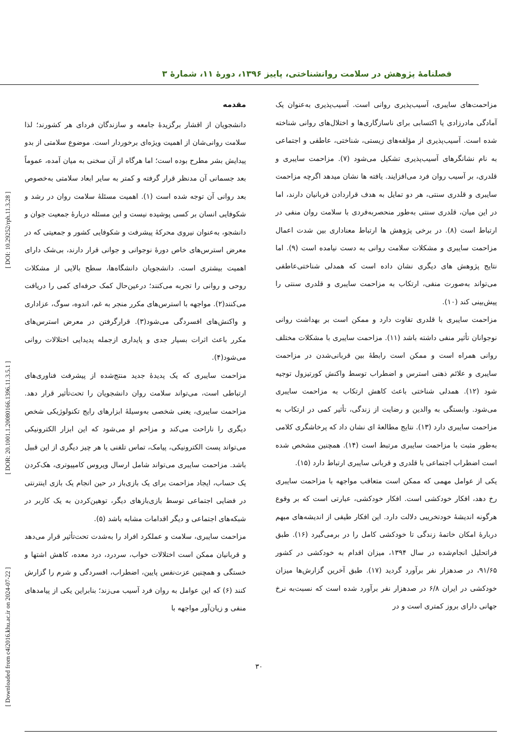فصلنامهٔ پژوهش در سلامت روانشناختی، پاییز ۱۳۹۶، دورهٔ ۱۱، شمارهٔ ۳
[ Downloaded from c4i2016.khu.ac.ir on 2024-07-22 ] [ DOR: 20.1001.1.20080166.1396.11.3.5.1 ] [ DOI: 10.29252/rph.11.3.28 ]
مقدمه
دانشجویان از اقشار برگزیدهٔ جامعه و سازندگان فردای هر کشورند؛ لذا سلامت روانی‌شان از اهمیت ویژه‌ای برخوردار است. موضوع سلامتی از بدو پیدایش بشر مطرح بوده است؛ اما هرگاه از آن سخنی به میان آمده، عموماً بعد جسمانی آن مدنظر قرار گرفته و کمتر به سایر ابعاد سلامتی به‌خصوص بعد روانی آن توجه شده است (۱). اهمیت مسئلهٔ سلامت روان در رشد و شکوفایی انسان بر کسی پوشیده نیست و این مسئله دربارهٔ جمعیت جوان و دانشجو، به‌عنوان نیروی محرکهٔ پیشرفت و شکوفایی کشور و جمعیتی که در معرض استرس‌های خاص دورهٔ نوجوانی و جوانی قرار دارند، بی‌شک دارای اهمیت بیشتری است. دانشجویان دانشگاه‌ها، سطح بالایی از مشکلات روحی و روانی را تجربه می‌کنند؛ درعین‌حال کمک حرفه‌ای کمی را دریافت می‌کنند(۲). مواجهه با استرس‌های مکرر منجر به غم، اندوه، سوگ، عزاداری و واکنش‌های افسردگی می‌شود(۳). قرارگرفتن در معرض استرس‌های مکرر باعث اثرات بسیار جدی و پایداری ازجمله پدیدایی اختلالات روانی می‌شود(۴).
مزاحمت سایبری که یک پدیدهٔ جدید منتج‌شده از پیشرفت فناوری‌های ارتباطی است، می‌تواند سلامت روان دانشجویان را تحت‌تأثیر قرار دهد. مزاحمت سایبری، یعنی شخصی به‌وسیلهٔ ابزارهای رایج تکنولوژیکی شخص دیگری را ناراحت می‌کند و مزاحم او می‌شود که این ابزار الکترونیکی می‌تواند پست الکترونیکی، پیامک، تماس تلفنی یا هر چیز دیگری از این قبیل باشد. مزاحمت سایبری می‌تواند شامل ارسال ویروس کامپیوتری، هک‌کردن یک حساب، ایجاد مزاحمت برای یک بازی‌باز در حین انجام یک بازی اینترنتی در فضایی اجتماعی توسط بازی‌بازهای دیگر، توهین‌کردن به یک کاربر در شبکه‌های اجتماعی و دیگر اقدامات مشابه باشد (۵).
مزاحمت سایبری، سلامت و عملکرد افراد را به‌شدت تحت‌تأثیر قرار می‌دهد و قربانیان ممکن است اختلالات خواب، سردرد، درد معده، کاهش اشتها و خستگی و همچنین عزت‌نفس پایین، اضطراب، افسردگی و شرم را گزارش کنند (۶) که این عوامل به روان فرد آسیب می‌زند؛ بنابراین یکی از پیامدهای منفی و زیان‌آور مواجهه با
مزاحمت‌های سایبری، آسیب‌پذیری روانی است. آسیب‌پذیری به‌عنوان یک آمادگی مادرزادی یا اکتسابی برای ناسازگاری‌ها و اختلال‌های روانی شناخته شده است. آسیب‌پذیری از مؤلفه‌های زیستی، شناختی، عاطفی و اجتماعی به نام نشانگرهای آسیب‌پذیری تشکیل می‌شود (۷). مزاحمت سایبری و قلدری، بر آسیب روان فرد می‌افزایند. یافته ها نشان میدهد اگرچه مزاحمت سایبری و قلدری سنتی، هر دو تمایل به هدف قراردادن قربانیان دارند، اما در این میان، قلدری سنتی به‌طور منحصربه‌فردی با سلامت روان منفی در ارتباط است (۸). در برخی پژوهش ها ارتباط معناداری بین شدت اعمال مزاحمت سایبری و مشکلات سلامت روانی به دست نیامده است (۹). اما نتایج پژوهش های دیگری نشان داده است که همدلی شناختی‌عاطفی می‌تواند به‌صورت منفی، ارتکاب به مزاحمت سایبری و قلدری سنتی را پیش‌بینی کند (۱۰).
مزاحمت سایبری با قلدری تفاوت دارد و ممکن است بر بهداشت روانی نوجوانان تأثیر منفی داشته باشد (۱۱). مزاحمت سایبری با مشکلات مختلف روانی همراه است و ممکن است رابطهٔ بین قربانی‌شدن در مزاحمت سایبری و علائم ذهنی استرس و اضطراب توسط واکنش کورتیزول توجیه شود (۱۲). همدلی شناختی باعث کاهش ارتکاب به مزاحمت سایبری می‌شود. وابستگی به والدین و رضایت از زندگی، تأثیر کمی در ارتکاب به مزاحمت سایبری دارد (۱۳). نتایج مطالعهٔ ای نشان داد که پرخاشگری کلامی به‌طور مثبت با مزاحمت سایبری مرتبط است (۱۴). همچنین مشخص شده است اضطراب اجتماعی با قلدری و قربانی سایبری ارتباط دارد (۱۵).
یکی از عوامل مهمی که ممکن است متعاقب مواجهه با مزاحمت سایبری رخ دهد، افکار خودکشی است. افکار خودکشی، عبارتی است که بر وقوع هرگونه اندیشهٔ خودتخریبی دلالت دارد. این افکار طیفی از اندیشه‌های مبهم دربارهٔ امکان خاتمهٔ زندگی تا خودکشی کامل را در برمی‌گیرد (۱۶). طبق فراتحلیل انجام‌شده در سال ۱۳۹۴، میزان اقدام به خودکشی در کشور ۹۱/۶۵، در صدهزار نفر برآورد گردید (۱۷). طبق آخرین گزارش‌ها میزان خودکشی در ایران ۶/۸ در صدهزار نفر برآورد شده است که نسبت‌به نرخ جهانی دارای بروز کمتری است و در
۳۰